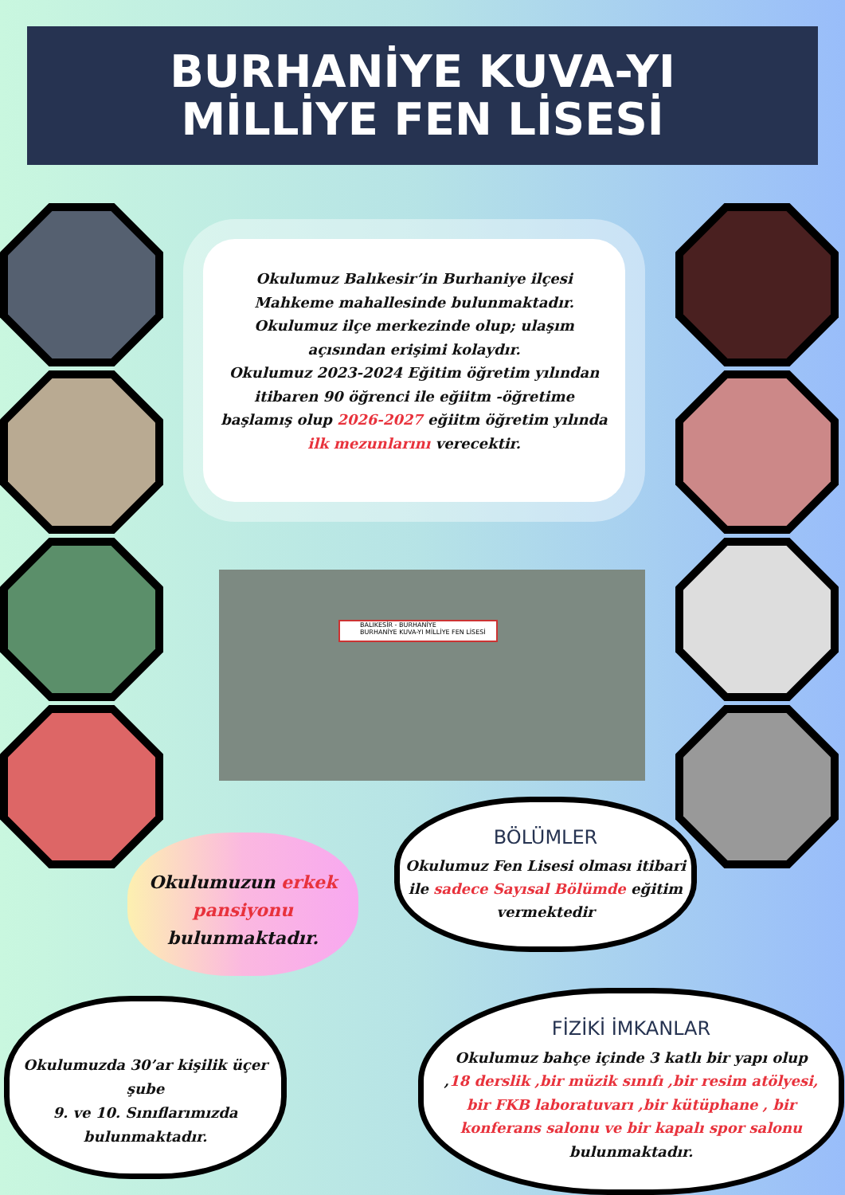BURHANİYE KUVA-YI
MİLLİYE FEN LİSESİ
Okulumuz Balıkesir’in Burhaniye ilçesi Mahkeme mahallesinde bulunmaktadır. Okulumuz ilçe merkezinde olup; ulaşım açısından erişimi kolaydır.
Okulumuz 2023-2024 Eğitim öğretim yılından itibaren 90 öğrenci ile eğiitm -öğretime başlamış olup 2026-2027 eğiitm öğretim yılında ilk mezunlarını verecektir.
BALIKESİR - BURHANİYE
BURHANİYE KUVA-YI MİLLİYE FEN LİSESİ
Okulumuzun erkek pansiyonu
bulunmaktadır.
BÖLÜMLER
Okulumuz Fen Lisesi olması itibari ile sadece Sayısal Bölümde eğitim vermektedir
Okulumuzda 30’ar kişilik üçer şube
9. ve 10. Sınıflarımızda bulunmaktadır.
FİZİKİ İMKANLAR
Okulumuz bahçe içinde 3 katlı bir yapı olup ,18 derslik ,bir müzik sınıfı ,bir resim atölyesi, bir FKB laboratuvarı ,bir kütüphane , bir konferans salonu ve bir kapalı spor salonu bulunmaktadır.